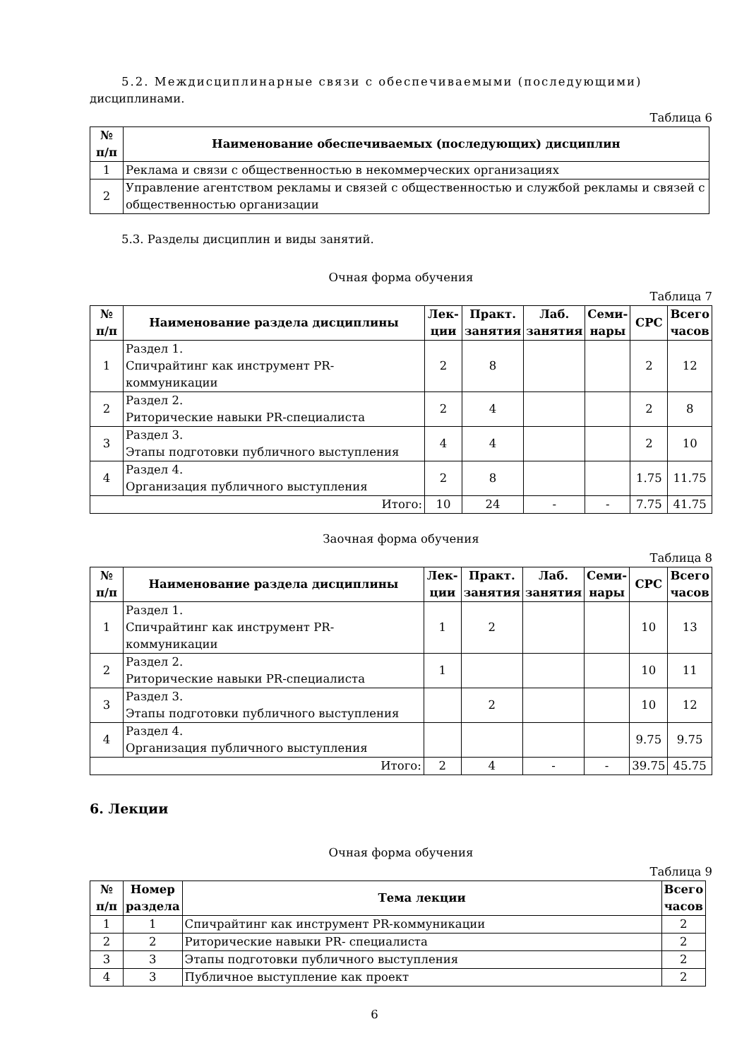5.2. Междисциплинарные связи с обеспечиваемыми (последующими)
дисциплинами.
Таблица 6
| № п/п | Наименование обеспечиваемых (последующих) дисциплин |
| --- | --- |
| 1 | Реклама и связи с общественностью в некоммерческих организациях |
| 2 | Управление агентством рекламы и связей с общественностью и службой рекламы и связей с общественностью организации |
5.3. Разделы дисциплин и виды занятий.
Очная форма обучения
Таблица 7
| № п/п | Наименование раздела дисциплины | Лек- ции | Практ. занятия | Лаб. занятия | Семи- нары | СРС | Всего часов |
| --- | --- | --- | --- | --- | --- | --- | --- |
| 1 | Раздел 1. Спичрайтинг как инструмент PR-коммуникации | 2 | 8 | | | 2 | 12 |
| 2 | Раздел 2. Риторические навыки PR-специалиста | 2 | 4 | | | 2 | 8 |
| 3 | Раздел 3. Этапы подготовки публичного выступления | 4 | 4 | | | 2 | 10 |
| 4 | Раздел 4. Организация публичного выступления | 2 | 8 | | | 1.75 | 11.75 |
| Итого: | | 10 | 24 | - | - | 7.75 | 41.75 |
Заочная форма обучения
Таблица 8
| № п/п | Наименование раздела дисциплины | Лек- ции | Практ. занятия | Лаб. занятия | Семи- нары | СРС | Всего часов |
| --- | --- | --- | --- | --- | --- | --- | --- |
| 1 | Раздел 1. Спичрайтинг как инструмент PR-коммуникации | 1 | 2 | | | 10 | 13 |
| 2 | Раздел 2. Риторические навыки PR-специалиста | 1 | | | | 10 | 11 |
| 3 | Раздел 3. Этапы подготовки публичного выступления | | 2 | | | 10 | 12 |
| 4 | Раздел 4. Организация публичного выступления | | | | | 9.75 | 9.75 |
| Итого: | | 2 | 4 | - | - | 39.75 | 45.75 |
6. Лекции
Очная форма обучения
Таблица 9
| № п/п | Номер раздела | Тема лекции | Всего часов |
| --- | --- | --- | --- |
| 1 | 1 | Спичрайтинг как инструмент PR-коммуникации | 2 |
| 2 | 2 | Риторические навыки PR- специалиста | 2 |
| 3 | 3 | Этапы подготовки публичного выступления | 2 |
| 4 | 3 | Публичное выступление как проект | 2 |
6